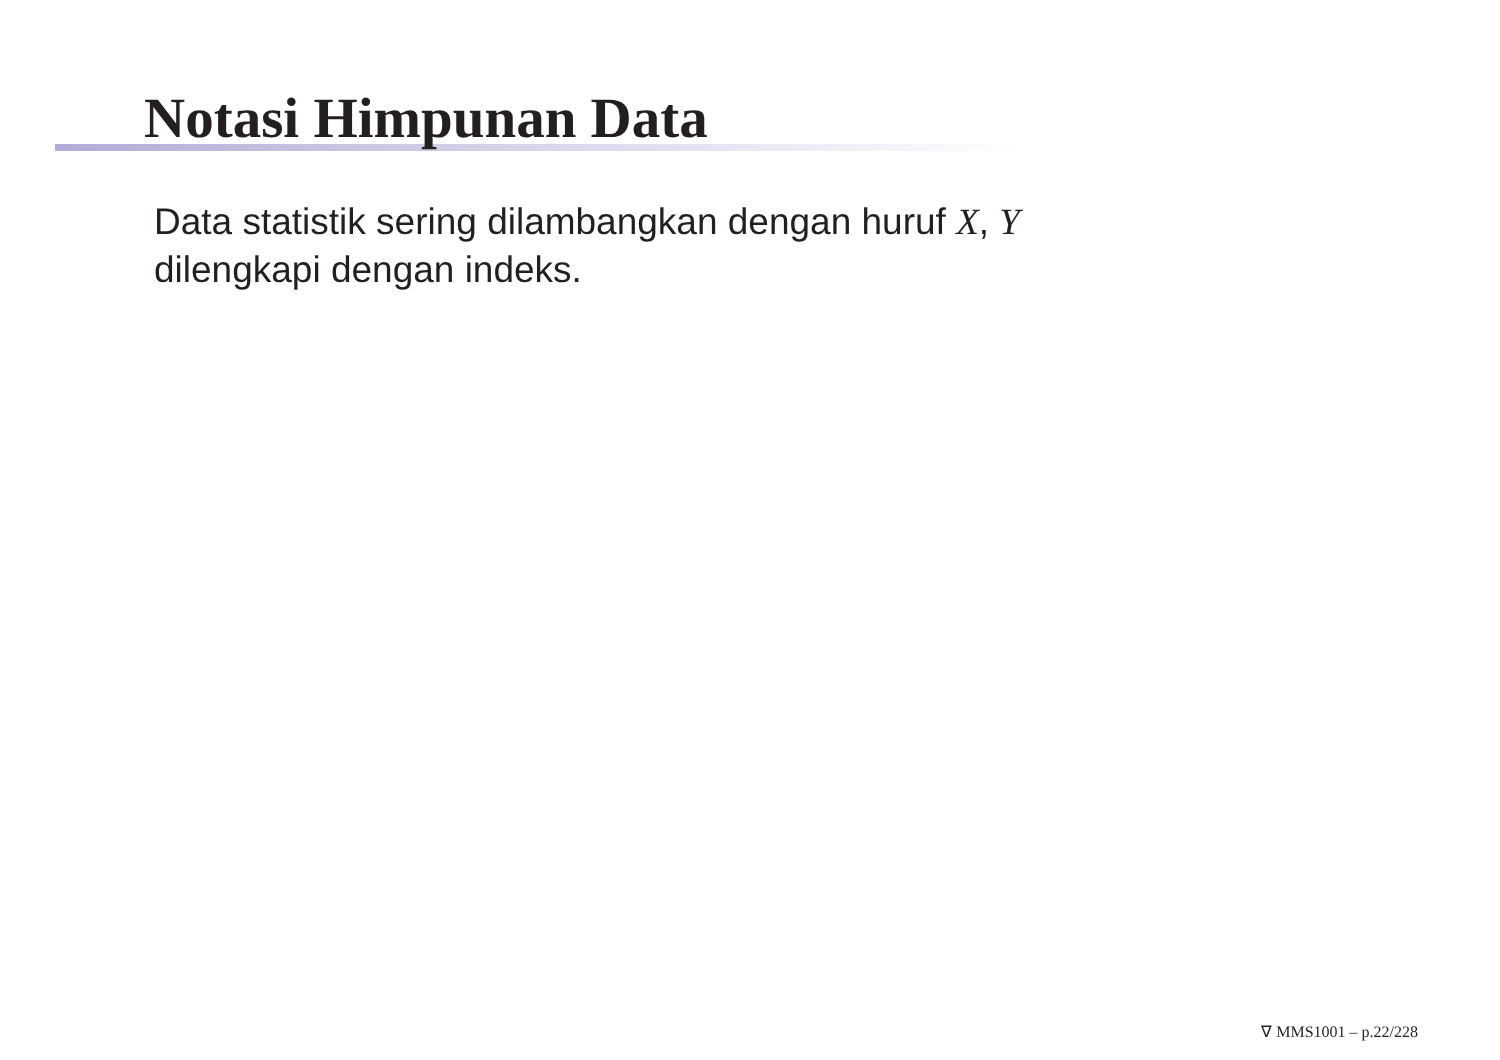Notasi Himpunan Data
Data statistik sering dilambangkan dengan huruf X, Y
dilengkapi dengan indeks.
∇ MMS1001 – p.22/228